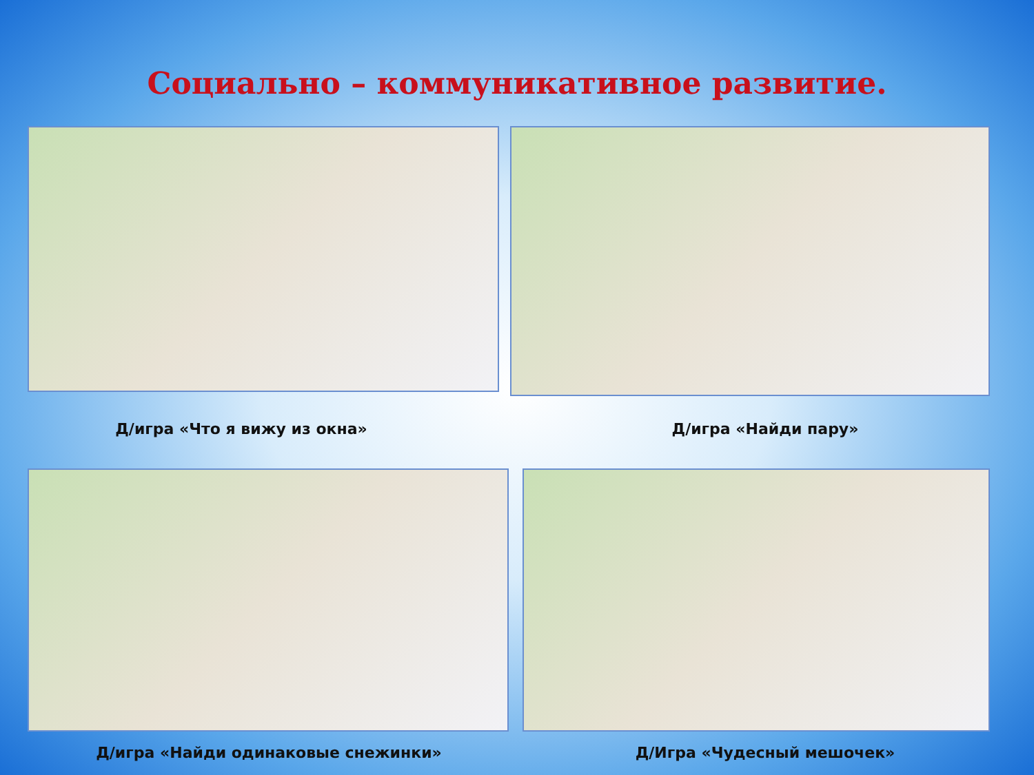Социально – коммуникативное развитие.
Д/игра «Что я вижу из окна» Д/игра «Найди пару»
Д/игра «Найди одинаковые снежинки» Д/Игра «Чудесный мешочек»